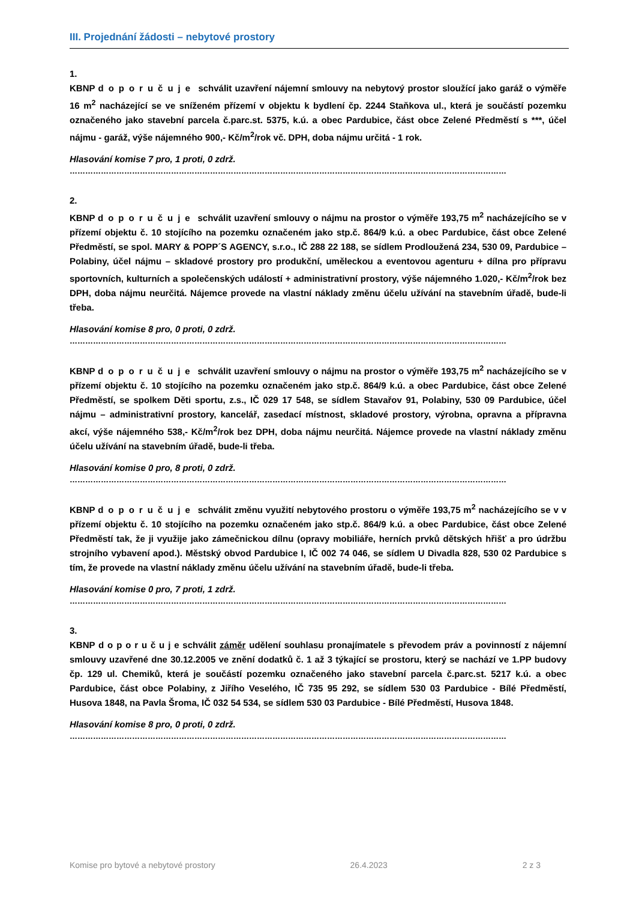III. Projednání žádosti – nebytové prostory
1.
KBNP doporučuje schválit uzavření nájemní smlouvy na nebytový prostor sloužící jako garáž o výměře 16 m<sup>2</sup> nacházející se ve sníženém přízemí v objektu k bydlení čp. 2244 Staňkova ul., která je součástí pozemku označeného jako stavební parcela č.parc.st. 5375, k.ú. a obec Pardubice, část obce Zelené Předměstí s ***, účel nájmu - garáž, výše nájemného 900,- Kč/m<sup>2</sup>/rok vč. DPH, doba nájmu určitá - 1 rok.
Hlasování komise 7 pro, 1 proti, 0 zdrž.
……………………………………………………………………………………………………………………………………………………
2.
KBNP doporučuje schválit uzavření smlouvy o nájmu na prostor o výměře 193,75 m<sup>2</sup> nacházejícího se v přízemí objektu č. 10 stojícího na pozemku označeném jako stp.č. 864/9 k.ú. a obec Pardubice, část obce Zelené Předměstí, se spol. MARY & POPP´S AGENCY, s.r.o., IČ 288 22 188, se sídlem Prodloužená 234, 530 09, Pardubice – Polabiny, účel nájmu – skladové prostory pro produkční, uměleckou a eventovou agenturu + dílna pro přípravu sportovních, kulturních a společenských událostí + administrativní prostory, výše nájemného 1.020,- Kč/m<sup>2</sup>/rok bez DPH, doba nájmu neurčitá. Nájemce provede na vlastní náklady změnu účelu užívání na stavebním úřadě, bude-li třeba.
Hlasování komise 8 pro, 0 proti, 0 zdrž.
……………………………………………………………………………………………………………………………………………………
KBNP doporučuje schválit uzavření smlouvy o nájmu na prostor o výměře 193,75 m<sup>2</sup> nacházejícího se v přízemí objektu č. 10 stojícího na pozemku označeném jako stp.č. 864/9 k.ú. a obec Pardubice, část obce Zelené Předměstí, se spolkem Děti sportu, z.s., IČ 029 17 548, se sídlem Stavařov 91, Polabiny, 530 09 Pardubice, účel nájmu – administrativní prostory, kancelář, zasedací místnost, skladové prostory, výrobna, opravna a přípravna akcí, výše nájemného 538,- Kč/m<sup>2</sup>/rok bez DPH, doba nájmu neurčitá. Nájemce provede na vlastní náklady změnu účelu užívání na stavebním úřadě, bude-li třeba.
Hlasování komise 0 pro, 8 proti, 0 zdrž.
……………………………………………………………………………………………………………………………………………………
KBNP doporučuje schválit změnu využití nebytového prostoru o výměře 193,75 m<sup>2</sup> nacházejícího se v v přízemí objektu č. 10 stojícího na pozemku označeném jako stp.č. 864/9 k.ú. a obec Pardubice, část obce Zelené Předměstí tak, že ji využije jako zámečnickou dílnu (opravy mobiliáře, herních prvků dětských hřišť a pro údržbu strojního vybavení apod.). Městský obvod Pardubice I, IČ 002 74 046, se sídlem U Divadla 828, 530 02 Pardubice s tím, že provede na vlastní náklady změnu účelu užívání na stavebním úřadě, bude-li třeba.
Hlasování komise 0 pro, 7 proti, 1 zdrž.
……………………………………………………………………………………………………………………………………………………
3.
KBNP d o p o r u č u j e schválit záměr udělení souhlasu pronajímatele s převodem práv a povinností z nájemní smlouvy uzavřené dne 30.12.2005 ve znění dodatků č. 1 až 3 týkající se prostoru, který se nachází ve 1.PP budovy čp. 129 ul. Chemiků, která je součástí pozemku označeného jako stavební parcela č.parc.st. 5217 k.ú. a obec Pardubice, část obce Polabiny, z Jiřího Veselého, IČ 735 95 292, se sídlem 530 03 Pardubice - Bílé Předměstí, Husova 1848, na Pavla Šroma, IČ 032 54 534, se sídlem 530 03 Pardubice - Bílé Předměstí, Husova 1848.
Hlasování komise 8 pro, 0 proti, 0 zdrž.
……………………………………………………………………………………………………………………………………………………
Komise pro bytové a nebytové prostory 26.4.2023 2 z 3